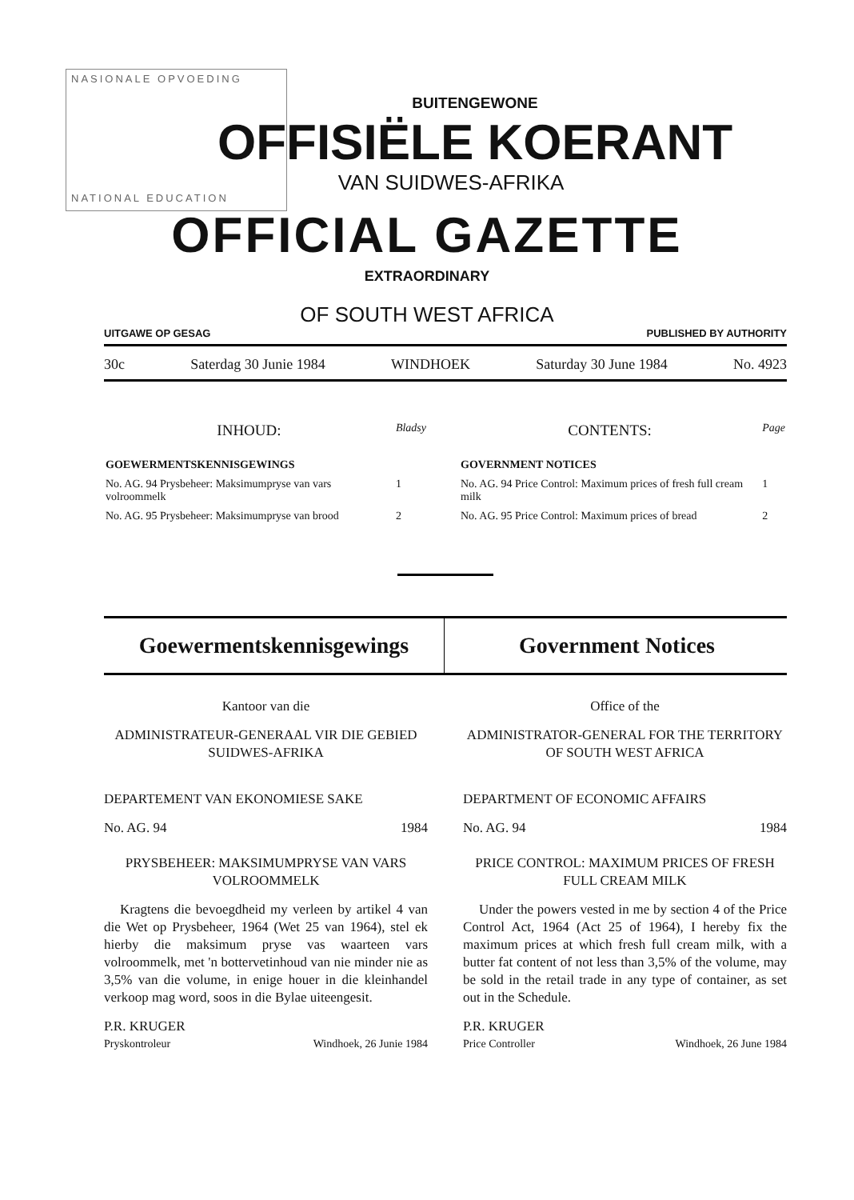NASIONALE OPVOEDING
NATIONAL EDUCATION
BUITENGEWONE
OFFISIËLE KOERANT
VAN SUIDWES-AFRIKA
OFFICIAL GAZETTE
EXTRAORDINARY
OF SOUTH WEST AFRICA
UITGAWE OP GESAG PUBLISHED BY AUTHORITY
30c Saterdag 30 Junie 1984 WINDHOEK Saturday 30 June 1984 No. 4923
| INHOUD: | Bladsy |
| GOEWERMENTSKENNISGEWINGS | |
| No. AG. 94 Prysbeheer: Maksimumpryse van vars volroommelk | 1 |
| No. AG. 95 Prysbeheer: Maksimumpryse van brood | 2 |
| CONTENTS: | Page |
| GOVERNMENT NOTICES | |
| No. AG. 94 Price Control: Maximum prices of fresh full cream milk | 1 |
| No. AG. 95 Price Control: Maximum prices of bread | 2 |
Goewermentskennisgewings Government Notices
Kantoor van die
ADMINISTRATEUR-GENERAAL VIR DIE GEBIED SUIDWES-AFRIKA
DEPARTEMENT VAN EKONOMIESE SAKE
No. AG. 94 1984
PRYSBEHEER: MAKSIMUMPRYSE VAN VARS VOLROOMMELK
Kragtens die bevoegdheid my verleen by artikel 4 van die Wet op Prysbeheer, 1964 (Wet 25 van 1964), stel ek hierby die maksimum pryse vas waarteen vars volroommelk, met 'n bottervetinhoud van nie minder nie as 3,5% van die volume, in enige houer in die kleinhandel verkoop mag word, soos in die Bylae uiteengesit.
P.R. KRUGER
Pryskontroleur Windhoek, 26 Junie 1984
Office of the
ADMINISTRATOR-GENERAL FOR THE TERRITORY OF SOUTH WEST AFRICA
DEPARTMENT OF ECONOMIC AFFAIRS
No. AG. 94 1984
PRICE CONTROL: MAXIMUM PRICES OF FRESH FULL CREAM MILK
Under the powers vested in me by section 4 of the Price Control Act, 1964 (Act 25 of 1964), I hereby fix the maximum prices at which fresh full cream milk, with a butter fat content of not less than 3,5% of the volume, may be sold in the retail trade in any type of container, as set out in the Schedule.
P.R. KRUGER
Price Controller Windhoek, 26 June 1984